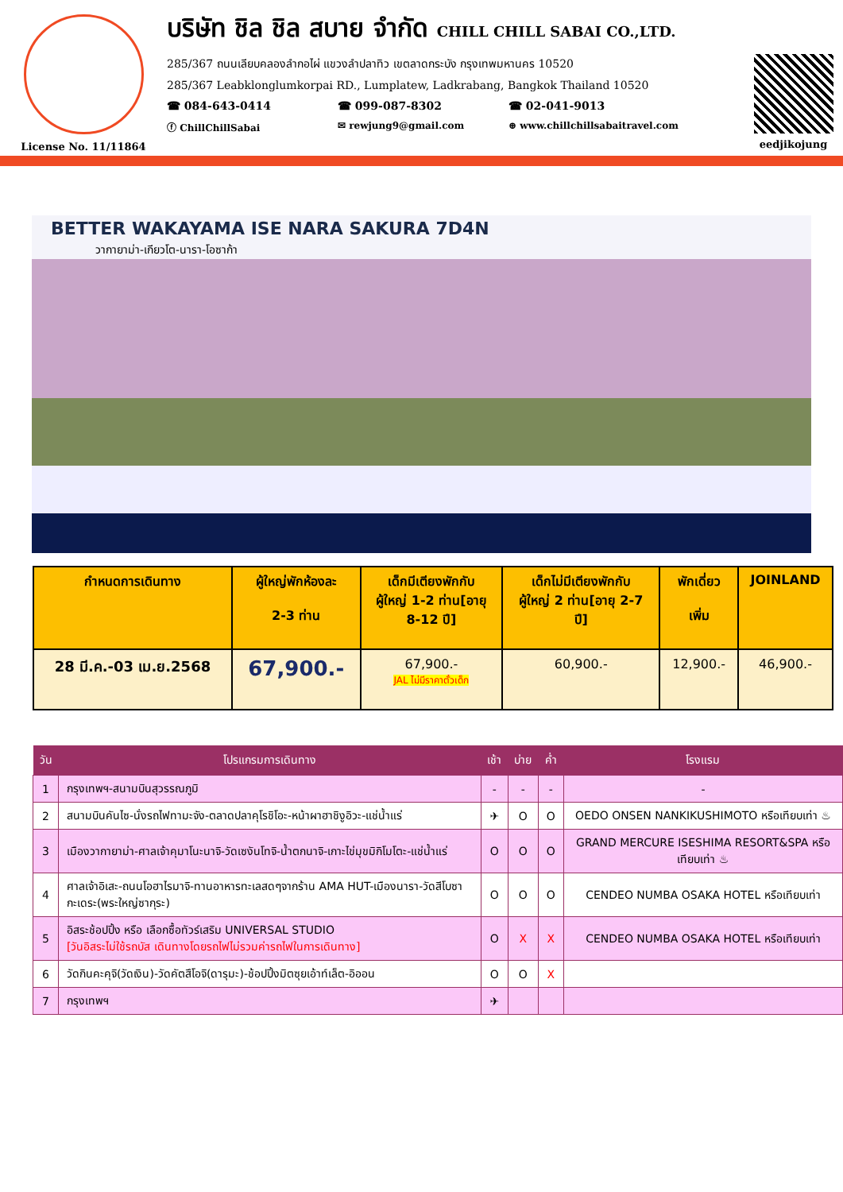License No. 11/11864
บริษัท ชิล ชิล สบาย จำกัด CHILL CHILL SABAI CO.,LTD.
285/367 ถนนเลียบคลองลำกอไผ่ แขวงลำปลาทิว เขตลาดกระบัง กรุงเทพมหานคร 10520
285/367 Leabklonglumkorpai RD., Lumplatew, Ladkrabang, Bangkok Thailand 10520
☎ 084-643-0414 ☎ 099-087-8302 ☎ 02-041-9013
ⓕ ChillChillSabai ✉ rewjung9@gmail.com ⊕ www.chillchillsabaitravel.com
eedjikojung
BETTER WAKAYAMA ISE NARA SAKURA 7D4N
วากายาม่า-เกียวโต-นารา-โอซาก้า
| กำหนดการเดินทาง | ผู้ใหญ่พักห้องละ 2-3 ท่าน | เด็กมีเตียงพักกับ ผู้ใหญ่ 1-2 ท่าน[อายุ 8-12 ปี] | เด็กไม่มีเตียงพักกับ ผู้ใหญ่ 2 ท่าน[อายุ 2-7 ปี] | พักเดี่ยว เพิ่ม | JOINLAND |
| --- | --- | --- | --- | --- | --- |
| 28 มี.ค.-03 เม.ย.2568 | 67,900.- | 67,900.- JAL ไม่มีราคาตั๋วเด็ก | 60,900.- | 12,900.- | 46,900.- |
| วัน | โปรแกรมการเดินทาง | เช้า | บ่าย | ค่ำ | โรงแรม |
| --- | --- | --- | --- | --- | --- |
| 1 | กรุงเทพฯ-สนามบินสุวรรณภูมิ | - | - | - | - |
| 2 | สนามบินคันไซ-นั่งรถไฟทามะจัง-ตลาดปลาคุโรชิโอะ-หน้าผาฮาชิงูอิวะ-แช่น้ำแร่ | ✈ | O | O | OEDO ONSEN NANKIKUSHIMOTO หรือเทียบเท่า ♨ |
| 3 | เมืองวากายาม่า-ศาลเจ้าคุมาโนะนาจิ-วัดเซงันโทจิ-น้ำตกนาจิ-เกาะไข่มุขมิกิโมโตะ-แช่น้ำแร่ | O | O | O | GRAND MERCURE ISESHIMA RESORT&SPA หรือเทียบเท่า ♨ |
| 4 | ศาลเจ้าอิเสะ-ถนนโอฮาไรมาจิ-ทานอาหารทะเลสดๆจากร้าน AMA HUT-เมืองนารา-วัดสีโบซากะเดระ(พระใหญ่ซากุระ) | O | O | O | CENDEO NUMBA OSAKA HOTEL หรือเทียบเท่า |
| 5 | อิสระช้อปปิ้ง หรือ เลือกซื้อทัวร์เสริม UNIVERSAL STUDIO [วันอิสระไม่ใช้รถบัส เดินทางโดยรถไฟไม่รวมค่ารถไฟในการเดินทาง] | O | X | X | CENDEO NUMBA OSAKA HOTEL หรือเทียบเท่า |
| 6 | วัดกินคะคุจิ(วัดเงิน)-วัดคัตสึโอจิ(ดารุมะ)-ช้อปปิ้งมิตซุยเอ้าท์เล็ต-อิออน | O | O | X | |
| 7 | กรุงเทพฯ | ✈ | | | |